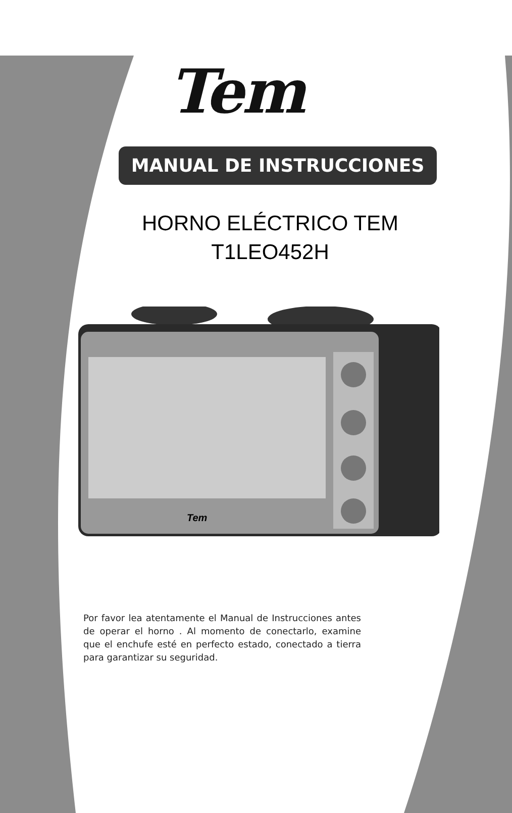Tem
MANUAL DE INSTRUCCIONES
HORNO ELÉCTRICO TEM
T1LEO452H
Tem
Por favor lea atentamente el Manual de Instrucciones antes de operar el horno . Al momento de conectarlo, examine que el enchufe esté en perfecto estado, conectado a tierra para garantizar su seguridad.